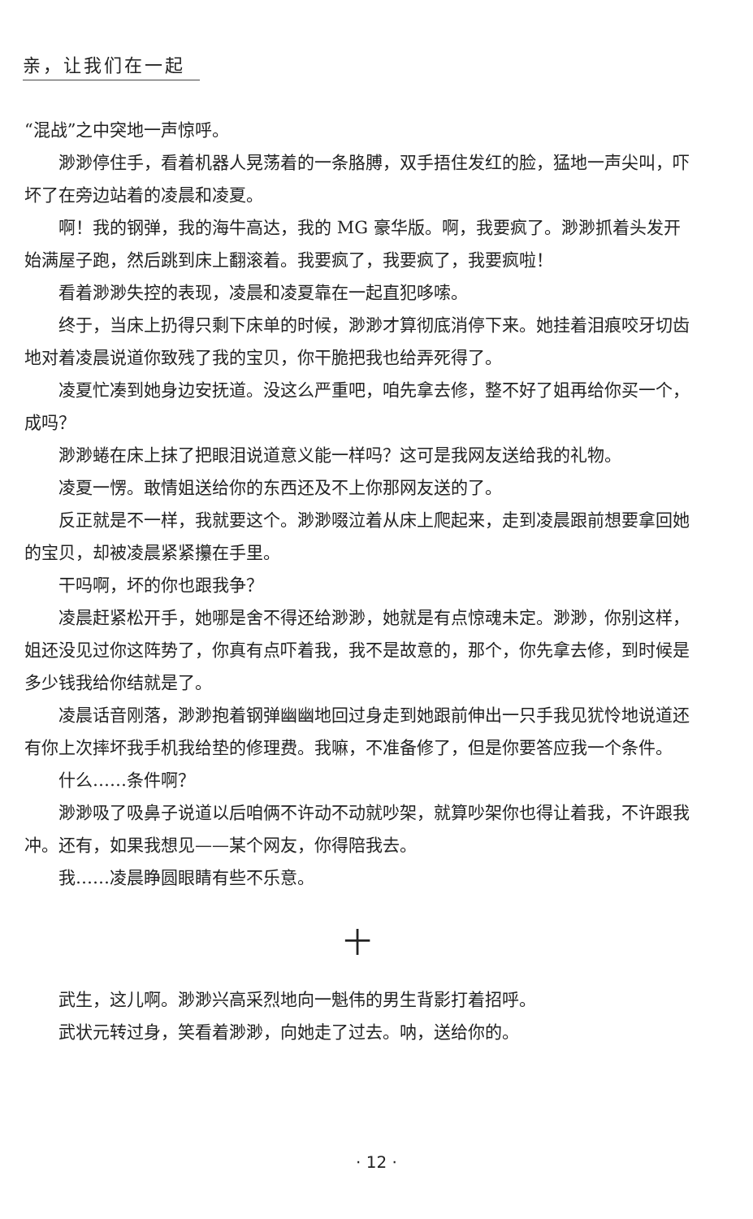亲，让我们在一起
“混战”之中突地一声惊呼。
渺渺停住手，看着机器人晃荡着的一条胳膊，双手捂住发红的脸，猛地一声尖叫，吓坏了在旁边站着的凌晨和凌夏。
啊！我的钢弹，我的海牛高达，我的 MG 豪华版。啊，我要疯了。渺渺抓着头发开始满屋子跑，然后跳到床上翻滚着。我要疯了，我要疯了，我要疯啦！
看着渺渺失控的表现，凌晨和凌夏靠在一起直犯哆嗦。
终于，当床上扔得只剩下床单的时候，渺渺才算彻底消停下来。她挂着泪痕咬牙切齿地对着凌晨说道你致残了我的宝贝，你干脆把我也给弄死得了。
凌夏忙凑到她身边安抚道。没这么严重吧，咱先拿去修，整不好了姐再给你买一个，成吗？
渺渺蜷在床上抹了把眼泪说道意义能一样吗？这可是我网友送给我的礼物。
凌夏一愣。敢情姐送给你的东西还及不上你那网友送的了。
反正就是不一样，我就要这个。渺渺啜泣着从床上爬起来，走到凌晨跟前想要拿回她的宝贝，却被凌晨紧紧攥在手里。
干吗啊，坏的你也跟我争？
凌晨赶紧松开手，她哪是舍不得还给渺渺，她就是有点惊魂未定。渺渺，你别这样，姐还没见过你这阵势了，你真有点吓着我，我不是故意的，那个，你先拿去修，到时候是多少钱我给你结就是了。
凌晨话音刚落，渺渺抱着钢弹幽幽地回过身走到她跟前伸出一只手我见犹怜地说道还有你上次摔坏我手机我给垫的修理费。我嘛，不准备修了，但是你要答应我一个条件。
什么……条件啊？
渺渺吸了吸鼻子说道以后咱俩不许动不动就吵架，就算吵架你也得让着我，不许跟我冲。还有，如果我想见——某个网友，你得陪我去。
我……凌晨睁圆眼睛有些不乐意。
十
武生，这儿啊。渺渺兴高采烈地向一魁伟的男生背影打着招呼。
武状元转过身，笑看着渺渺，向她走了过去。呐，送给你的。
· 12 ·